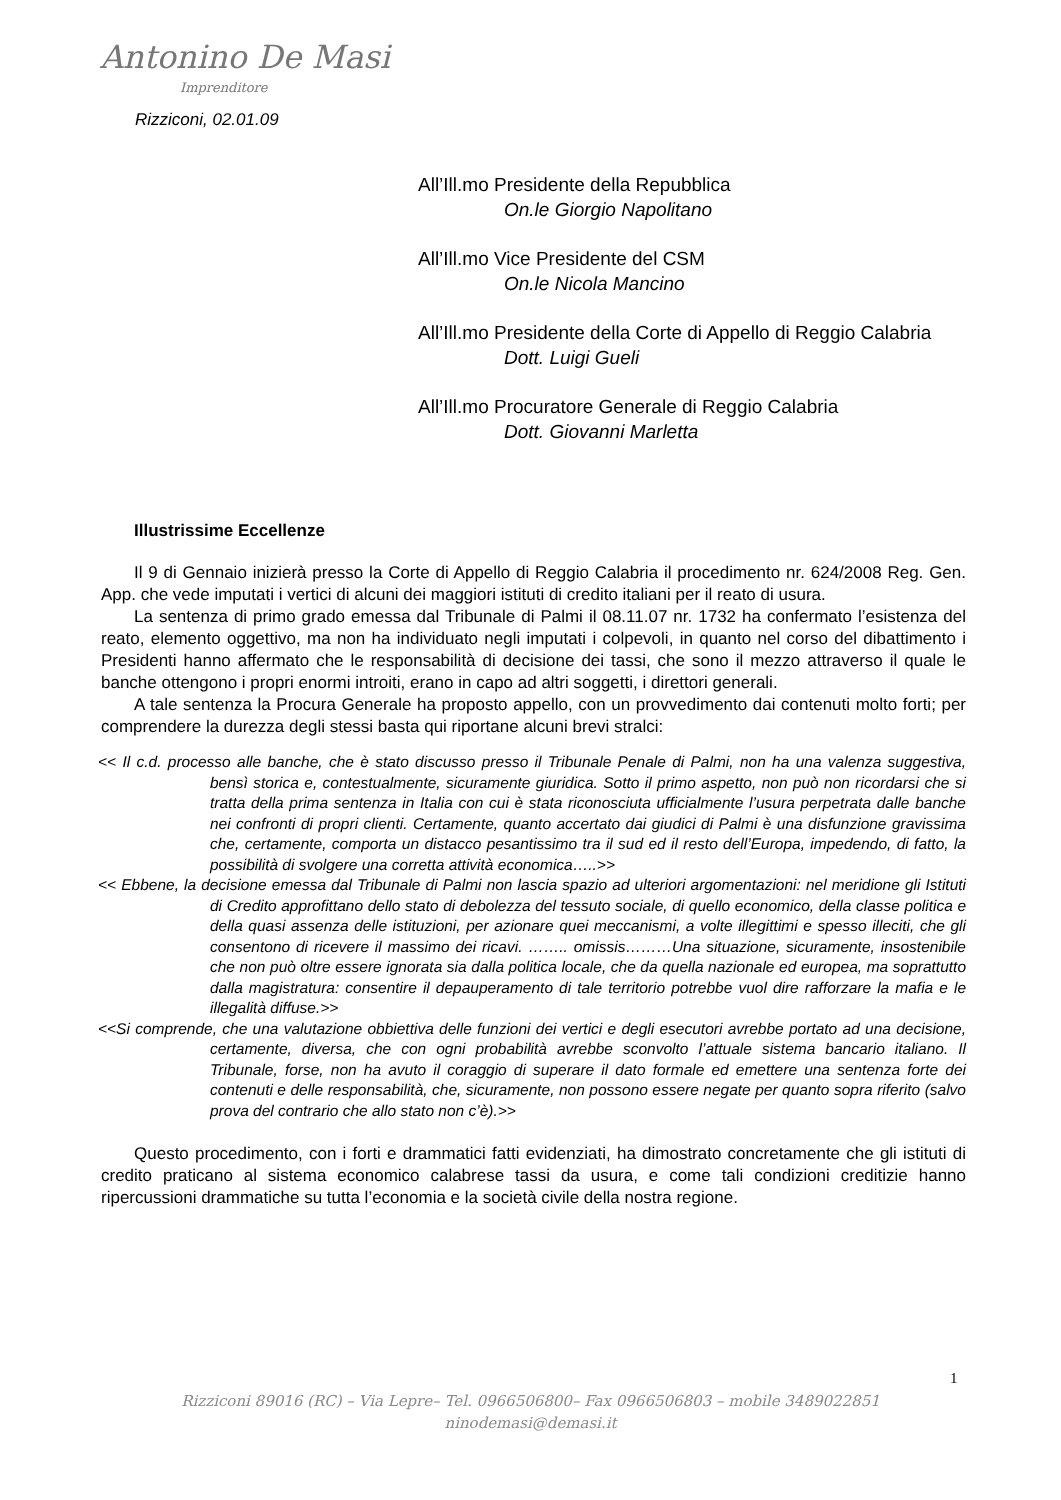Antonino De Masi
Imprenditore
Rizziconi, 02.01.09
All’Ill.mo Presidente della Repubblica
On.le Giorgio Napolitano
All’Ill.mo Vice Presidente del CSM
On.le Nicola Mancino
All’Ill.mo Presidente della Corte di Appello di Reggio Calabria
Dott. Luigi Gueli
All’Ill.mo Procuratore Generale di Reggio Calabria
Dott. Giovanni Marletta
Illustrissime Eccellenze
Il 9 di Gennaio inizierà presso la Corte di Appello di Reggio Calabria il procedimento nr. 624/2008 Reg. Gen. App. che vede imputati i vertici di alcuni dei maggiori istituti di credito italiani per il reato di usura.
La sentenza di primo grado emessa dal Tribunale di Palmi il 08.11.07 nr. 1732 ha confermato l’esistenza del reato, elemento oggettivo, ma non ha individuato negli imputati i colpevoli, in quanto nel corso del dibattimento i Presidenti hanno affermato che le responsabilità di decisione dei tassi, che sono il mezzo attraverso il quale le banche ottengono i propri enormi introiti, erano in capo ad altri soggetti, i direttori generali.
A tale sentenza la Procura Generale ha proposto appello, con un provvedimento dai contenuti molto forti; per comprendere la durezza degli stessi basta qui riportane alcuni brevi stralci:
<< Il c.d. processo alle banche, che è stato discusso presso il Tribunale Penale di Palmi, non ha una valenza suggestiva, bensì storica e, contestualmente, sicuramente giuridica. Sotto il primo aspetto, non può non ricordarsi che si tratta della prima sentenza in Italia con cui è stata riconosciuta ufficialmente l’usura perpetrata dalle banche nei confronti di propri clienti. Certamente, quanto accertato dai giudici di Palmi è una disfunzione gravissima che, certamente, comporta un distacco pesantissimo tra il sud ed il resto dell’Europa, impedendo, di fatto, la possibilità di svolgere una corretta attività economica…..>>
<< Ebbene, la decisione emessa dal Tribunale di Palmi non lascia spazio ad ulteriori argomentazioni: nel meridione gli Istituti di Credito approfittano dello stato di debolezza del tessuto sociale, di quello economico, della classe politica e della quasi assenza delle istituzioni, per azionare quei meccanismi, a volte illegittimi e spesso illeciti, che gli consentono di ricevere il massimo dei ricavi. …….. omissis………Una situazione, sicuramente, insostenibile che non può oltre essere ignorata sia dalla politica locale, che da quella nazionale ed europea, ma soprattutto dalla magistratura: consentire il depauperamento di tale territorio potrebbe vuol dire rafforzare la mafia e le illegalità diffuse.>>
<<Si comprende, che una valutazione obbiettiva delle funzioni dei vertici e degli esecutori avrebbe portato ad una decisione, certamente, diversa, che con ogni probabilità avrebbe sconvolto l’attuale sistema bancario italiano. Il Tribunale, forse, non ha avuto il coraggio di superare il dato formale ed emettere una sentenza forte dei contenuti e delle responsabilità, che, sicuramente, non possono essere negate per quanto sopra riferito (salvo prova del contrario che allo stato non c’è).>>
Questo procedimento, con i forti e drammatici fatti evidenziati, ha dimostrato concretamente che gli istituti di credito praticano al sistema economico calabrese tassi da usura, e come tali condizioni creditizie hanno ripercussioni drammatiche su tutta l’economia e la società civile della nostra regione.
1
Rizziconi 89016 (RC) – Via Lepre– Tel. 0966506800– Fax 0966506803 – mobile 3489022851
ninodemasi@demasi.it